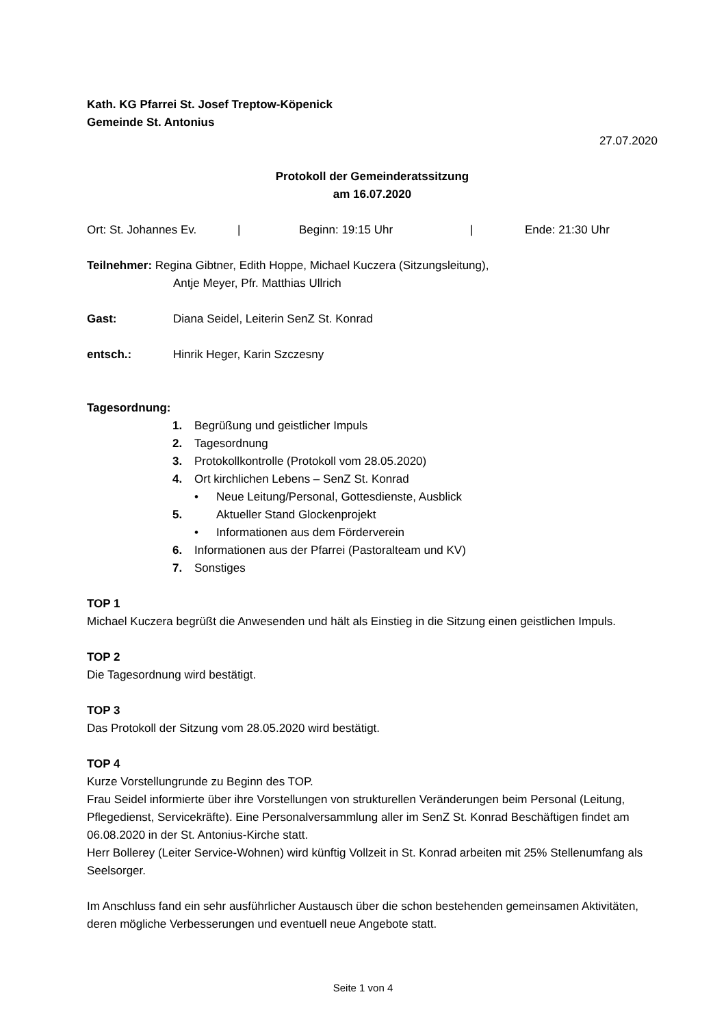Kath. KG Pfarrei St. Josef Treptow-Köpenick
Gemeinde St. Antonius
27.07.2020
Protokoll der Gemeinderatssitzung
am 16.07.2020
Ort: St. Johannes Ev. | Beginn: 19:15 Uhr | Ende: 21:30 Uhr
Teilnehmer: Regina Gibtner, Edith Hoppe, Michael Kuczera (Sitzungsleitung),
Antje Meyer, Pfr. Matthias Ullrich
Gast: Diana Seidel, Leiterin SenZ St. Konrad
entsch.: Hinrik Heger, Karin Szczesny
Tagesordnung:
1. Begrüßung und geistlicher Impuls
2. Tagesordnung
3. Protokollkontrolle (Protokoll vom 28.05.2020)
4. Ort kirchlichen Lebens – SenZ St. Konrad
• Neue Leitung/Personal, Gottesdienste, Ausblick
5. Aktueller Stand Glockenprojekt
• Informationen aus dem Förderverein
6. Informationen aus der Pfarrei (Pastoralteam und KV)
7. Sonstiges
TOP 1
Michael Kuczera begrüßt die Anwesenden und hält als Einstieg in die Sitzung einen geistlichen Impuls.
TOP 2
Die Tagesordnung wird bestätigt.
TOP 3
Das Protokoll der Sitzung vom 28.05.2020 wird bestätigt.
TOP 4
Kurze Vorstellungrunde zu Beginn des TOP.
Frau Seidel informierte über ihre Vorstellungen von strukturellen Veränderungen beim Personal (Leitung, Pflegedienst, Servicekräfte). Eine Personalversammlung aller im SenZ St. Konrad Beschäftigen findet am 06.08.2020 in der St. Antonius-Kirche statt.
Herr Bollerey (Leiter Service-Wohnen) wird künftig Vollzeit in St. Konrad arbeiten mit 25% Stellenumfang als Seelsorger.
Im Anschluss fand ein sehr ausführlicher Austausch über die schon bestehenden gemeinsamen Aktivitäten, deren mögliche Verbesserungen und eventuell neue Angebote statt.
Seite 1 von 4